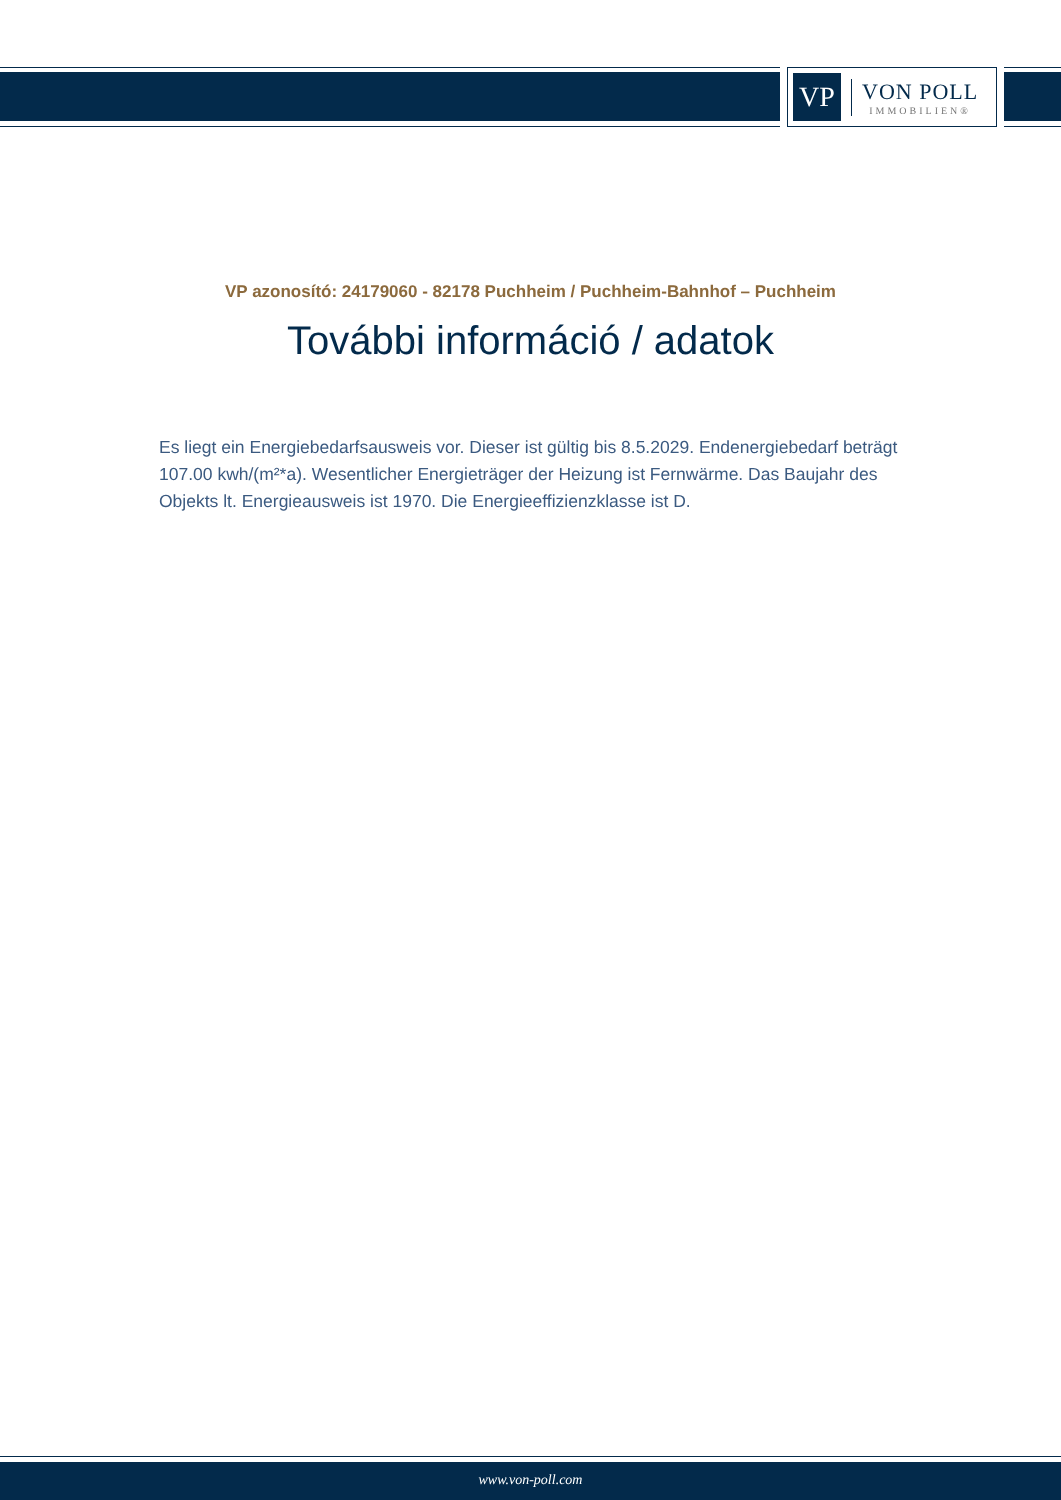VP
VON POLL
IMMOBILIEN®
VP azonosító: 24179060 - 82178 Puchheim / Puchheim-Bahnhof – Puchheim
További információ / adatok
Es liegt ein Energiebedarfsausweis vor. Dieser ist gültig bis 8.5.2029. Endenergiebedarf beträgt 107.00 kwh/(m²*a). Wesentlicher Energieträger der Heizung ist Fernwärme. Das Baujahr des Objekts lt. Energieausweis ist 1970. Die Energieeffizienzklasse ist D.
www.von-poll.com